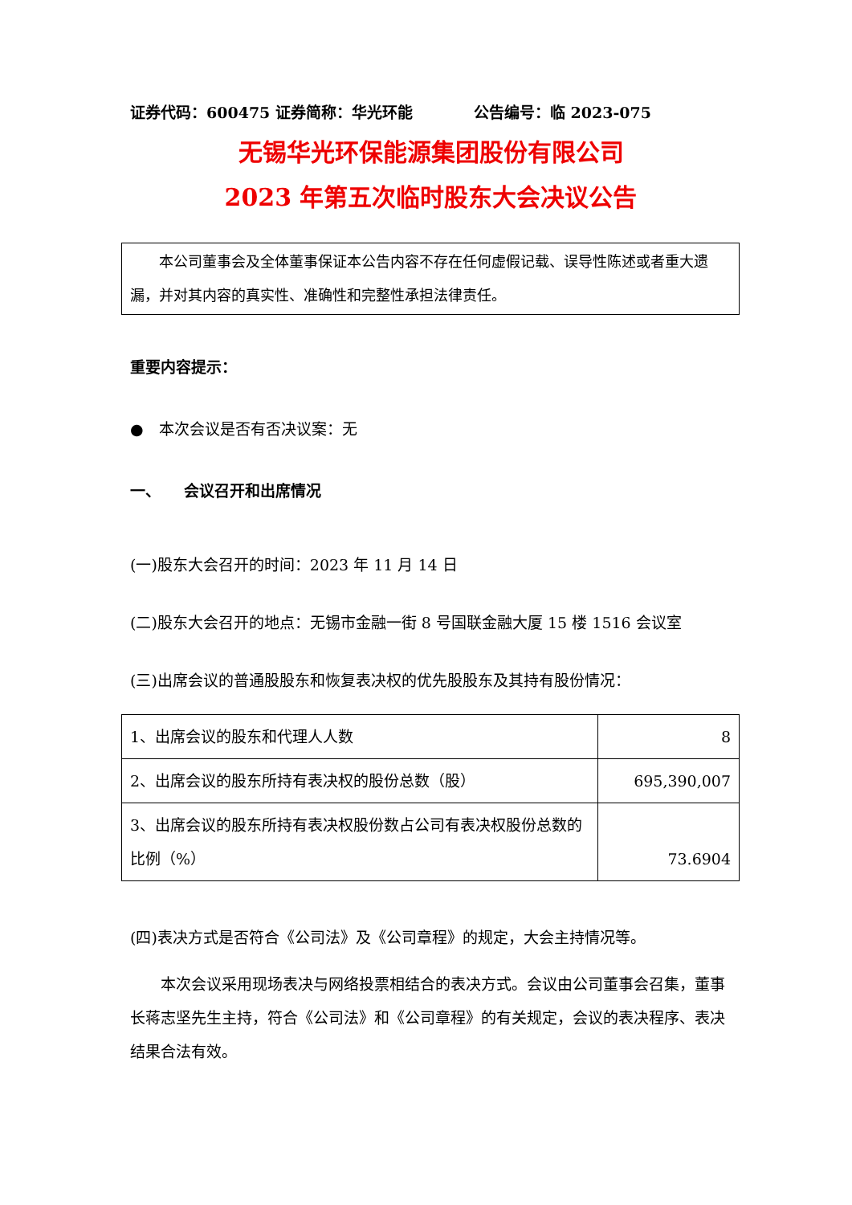证券代码：600475 证券简称：华光环能　　　　公告编号：临 2023-075
无锡华光环保能源集团股份有限公司
2023 年第五次临时股东大会决议公告
　　本公司董事会及全体董事保证本公告内容不存在任何虚假记载、误导性陈述或者重大遗漏，并对其内容的真实性、准确性和完整性承担法律责任。
重要内容提示：
●　本次会议是否有否决议案：无
一、　　会议召开和出席情况
(一)股东大会召开的时间：2023 年 11 月 14 日
(二)股东大会召开的地点：无锡市金融一街 8 号国联金融大厦 15 楼 1516 会议室
(三)出席会议的普通股股东和恢复表决权的优先股股东及其持有股份情况：
| 1、出席会议的股东和代理人人数 | 8 |
| 2、出席会议的股东所持有表决权的股份总数（股） | 695,390,007 |
| 3、出席会议的股东所持有表决权股份数占公司有表决权股份总数的比例（%） | 73.6904 |
(四)表决方式是否符合《公司法》及《公司章程》的规定，大会主持情况等。
　　本次会议采用现场表决与网络投票相结合的表决方式。会议由公司董事会召集，董事长蒋志坚先生主持，符合《公司法》和《公司章程》的有关规定，会议的表决程序、表决结果合法有效。